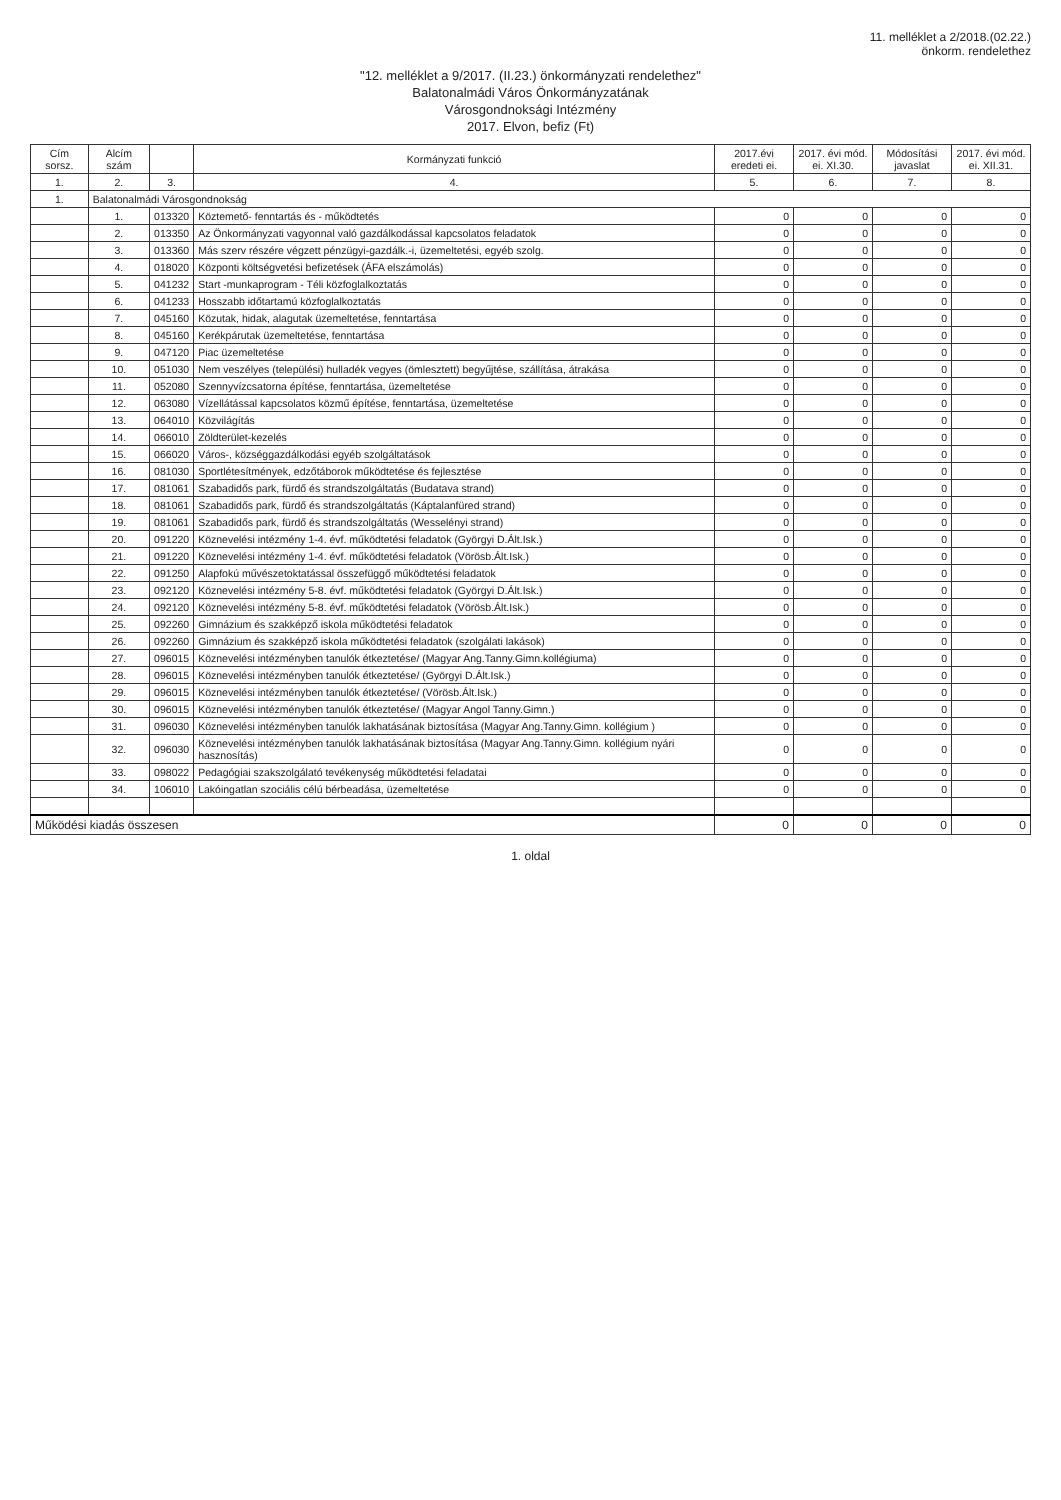11. melléklet a 2/2018.(02.22.)
önkorm. rendelethez
"12. melléklet a 9/2017. (II.23.) önkormányzati rendelethez"
Balatonalmádi Város Önkormányzatának
Városgondnoksági Intézmény
2017. Elvon, befiz (Ft)
| Cím sorsz. | Alcím szám | | Kormányzati funkció | 2017.évi eredeti ei. | 2017. évi mód. ei. XI.30. | Módosítási javaslat | 2017. évi mód. ei. XII.31. |
| --- | --- | --- | --- | --- | --- | --- | --- |
| 1. | 2. | 3. | 4. | 5. | 6. | 7. | 8. |
| 1. | Balatonalmádi Városgondnokság | | | | | | |
| | 1. | 013320 | Köztemető- fenntartás és - működtetés | 0 | 0 | 0 | 0 |
| | 2. | 013350 | Az Önkormányzati vagyonnal való gazdálkodással kapcsolatos feladatok | 0 | 0 | 0 | 0 |
| | 3. | 013360 | Más szerv részére végzett pénzügyi-gazdálk.-i, üzemeltetési, egyéb szolg. | 0 | 0 | 0 | 0 |
| | 4. | 018020 | Központi költségvetési befizetések (ÁFA elszámolás) | 0 | 0 | 0 | 0 |
| | 5. | 041232 | Start -munkaprogram - Téli közfoglalkoztatás | 0 | 0 | 0 | 0 |
| | 6. | 041233 | Hosszabb időtartamú közfoglalkoztatás | 0 | 0 | 0 | 0 |
| | 7. | 045160 | Közutak, hidak, alagutak üzemeltetése, fenntartása | 0 | 0 | 0 | 0 |
| | 8. | 045160 | Kerékpárutak üzemeltetése, fenntartása | 0 | 0 | 0 | 0 |
| | 9. | 047120 | Piac üzemeltetése | 0 | 0 | 0 | 0 |
| | 10. | 051030 | Nem veszélyes (települési) hulladék vegyes (ömlesztett) begyűjtése, szállítása, átrakása | 0 | 0 | 0 | 0 |
| | 11. | 052080 | Szennyvízcsatorna építése, fenntartása, üzemeltetése | 0 | 0 | 0 | 0 |
| | 12. | 063080 | Vízellátással kapcsolatos közmű építése, fenntartása, üzemeltetése | 0 | 0 | 0 | 0 |
| | 13. | 064010 | Közvilágítás | 0 | 0 | 0 | 0 |
| | 14. | 066010 | Zöldterület-kezelés | 0 | 0 | 0 | 0 |
| | 15. | 066020 | Város-, községgazdálkodási egyéb szolgáltatások | 0 | 0 | 0 | 0 |
| | 16. | 081030 | Sportlétesítmények, edzőtáborok működtetése és fejlesztése | 0 | 0 | 0 | 0 |
| | 17. | 081061 | Szabadidős park, fürdő és strandszolgáltatás (Budatava strand) | 0 | 0 | 0 | 0 |
| | 18. | 081061 | Szabadidős park, fürdő és strandszolgáltatás (Káptalanfüred strand) | 0 | 0 | 0 | 0 |
| | 19. | 081061 | Szabadidős park, fürdő és strandszolgáltatás (Wesselényi strand) | 0 | 0 | 0 | 0 |
| | 20. | 091220 | Köznevelési intézmény 1-4. évf. működtetési feladatok (Györgyi D.Ált.Isk.) | 0 | 0 | 0 | 0 |
| | 21. | 091220 | Köznevelési intézmény 1-4. évf. működtetési feladatok (Vörösb.Ált.Isk.) | 0 | 0 | 0 | 0 |
| | 22. | 091250 | Alapfokú művészetoktatással összefüggő működtetési feladatok | 0 | 0 | 0 | 0 |
| | 23. | 092120 | Köznevelési intézmény 5-8. évf. működtetési feladatok (Györgyi D.Ált.Isk.) | 0 | 0 | 0 | 0 |
| | 24. | 092120 | Köznevelési intézmény 5-8. évf. működtetési feladatok (Vörösb.Ált.Isk.) | 0 | 0 | 0 | 0 |
| | 25. | 092260 | Gimnázium és szakképző iskola működtetési feladatok | 0 | 0 | 0 | 0 |
| | 26. | 092260 | Gimnázium és szakképző iskola működtetési feladatok (szolgálati lakások) | 0 | 0 | 0 | 0 |
| | 27. | 096015 | Köznevelési intézményben tanulók étkeztetése/ (Magyar Ang.Tanny.Gimn.kollégiuma) | 0 | 0 | 0 | 0 |
| | 28. | 096015 | Köznevelési intézményben tanulók étkeztetése/ (Györgyi D.Ált.Isk.) | 0 | 0 | 0 | 0 |
| | 29. | 096015 | Köznevelési intézményben tanulók étkeztetése/ (Vörösb.Ált.Isk.) | 0 | 0 | 0 | 0 |
| | 30. | 096015 | Köznevelési intézményben tanulók étkeztetése/ (Magyar Angol Tanny.Gimn.) | 0 | 0 | 0 | 0 |
| | 31. | 096030 | Köznevelési intézményben tanulók lakhatásának biztosítása (Magyar Ang.Tanny.Gimn. kollégium ) | 0 | 0 | 0 | 0 |
| | 32. | 096030 | Köznevelési intézményben tanulók lakhatásának biztosítása (Magyar Ang.Tanny.Gimn. kollégium nyári hasznosítás) | 0 | 0 | 0 | 0 |
| | 33. | 098022 | Pedagógiai szakszolgálató tevékenység működtetési feladatai | 0 | 0 | 0 | 0 |
| | 34. | 106010 | Lakóingatlan szociális célú bérbeadása, üzemeltetése | 0 | 0 | 0 | 0 |
| Működési kiadás összesen | | | | 0 | 0 | 0 | 0 |
1. oldal